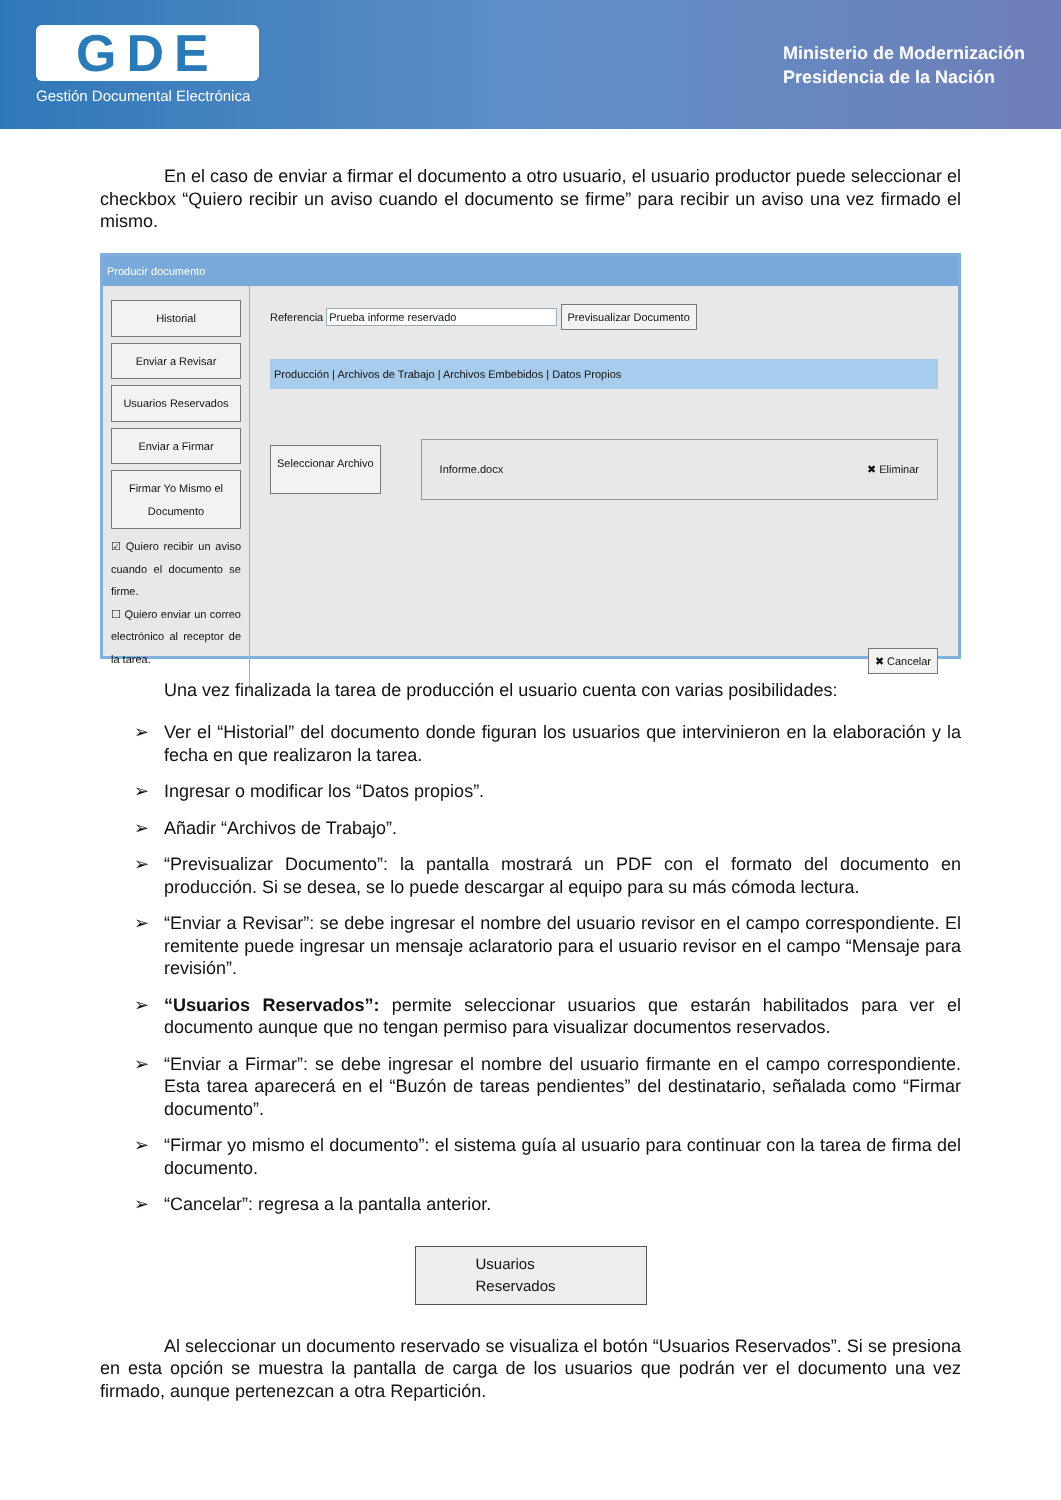GDE
Gestión Documental Electrónica
Ministerio de Modernización
Presidencia de la Nación
En el caso de enviar a firmar el documento a otro usuario, el usuario productor puede seleccionar el checkbox “Quiero recibir un aviso cuando el documento se firme” para recibir un aviso una vez firmado el mismo.
Producir documento
Historial
Enviar a Revisar
Usuarios Reservados
Enviar a Firmar
Firmar Yo Mismo el Documento
☑ Quiero recibir un aviso cuando el documento se firme.
☐ Quiero enviar un correo electrónico al receptor de la tarea.
Referencia Prueba informe reservado Previsualizar Documento
Producción | Archivos de Trabajo | Archivos Embebidos | Datos Propios
Seleccionar Archivo Informe.docx ✖ Eliminar
✖ Cancelar
Una vez finalizada la tarea de producción el usuario cuenta con varias posibilidades:
➢ Ver el “Historial” del documento donde figuran los usuarios que intervinieron en la elaboración y la fecha en que realizaron la tarea.
➢ Ingresar o modificar los “Datos propios”.
➢ Añadir “Archivos de Trabajo”.
➢ “Previsualizar Documento”: la pantalla mostrará un PDF con el formato del documento en producción. Si se desea, se lo puede descargar al equipo para su más cómoda lectura.
➢ “Enviar a Revisar”: se debe ingresar el nombre del usuario revisor en el campo correspondiente. El remitente puede ingresar un mensaje aclaratorio para el usuario revisor en el campo “Mensaje para revisión”.
➢ “Usuarios Reservados”: permite seleccionar usuarios que estarán habilitados para ver el documento aunque que no tengan permiso para visualizar documentos reservados.
➢ “Enviar a Firmar”: se debe ingresar el nombre del usuario firmante en el campo correspondiente. Esta tarea aparecerá en el “Buzón de tareas pendientes” del destinatario, señalada como “Firmar documento”.
➢ “Firmar yo mismo el documento”: el sistema guía al usuario para continuar con la tarea de firma del documento.
➢ “Cancelar”: regresa a la pantalla anterior.
Usuarios
Reservados
Al seleccionar un documento reservado se visualiza el botón “Usuarios Reservados”. Si se presiona en esta opción se muestra la pantalla de carga de los usuarios que podrán ver el documento una vez firmado, aunque pertenezcan a otra Repartición.